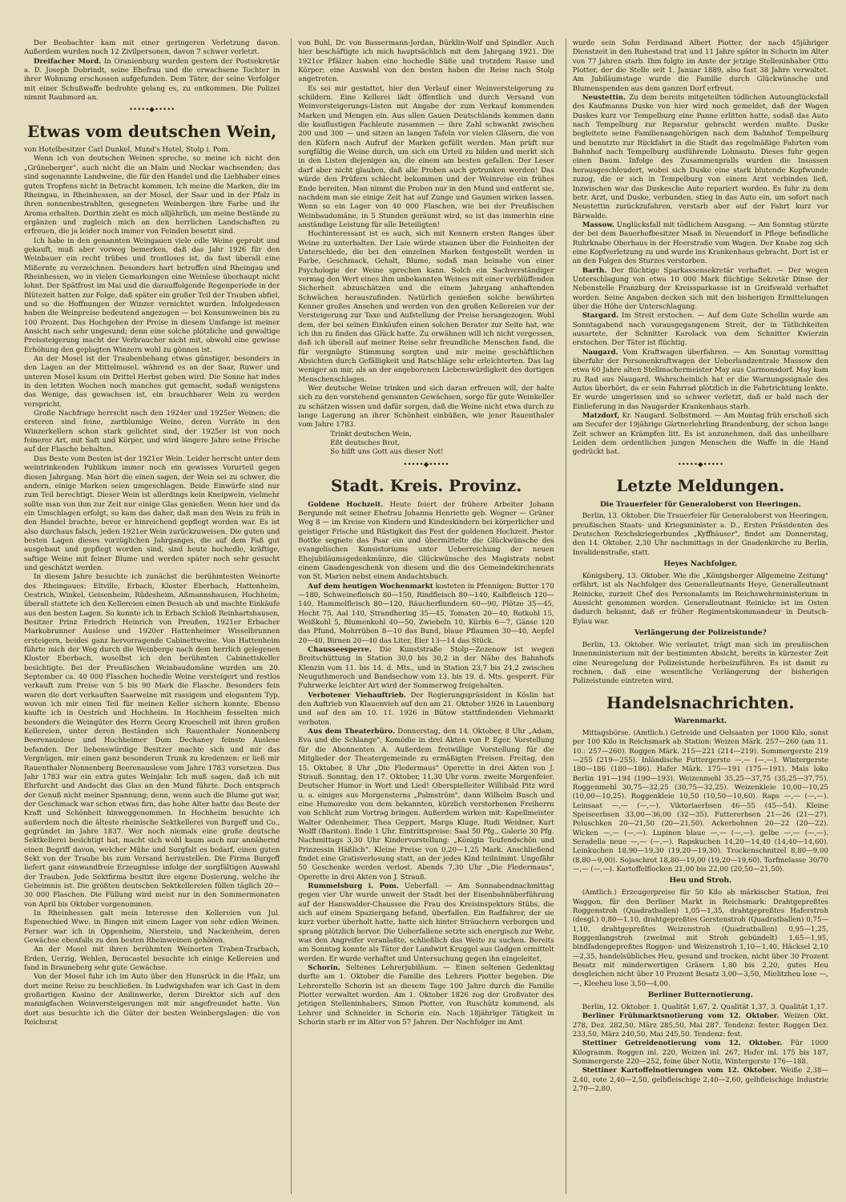Der Beobachter kam mit einer geringeren Verletzung davon. Außerdem wurden noch 12 Zivilpersonen, davon 7 schwer verletzt.
Dreifacher Mord. In Oranienburg wurden gestern der Postsekretär a. D. Joseph Dobrindt, seine Ehefrau und die erwachsene Tochter in ihrer Wohnung erschossen aufgefunden. Dem Täter, der seine Verfolger mit einer Schußwaffe bedrohte gelang es, zu entkommen. Die Polizei nimmt Raubmord an.
•••••◆•••••
Etwas vom deutschen Wein,
von Hotelbesitzer Carl Dunkel, Mund's Hotel, Stolp i. Pom.
Wenn ich von deutschen Weinen spreche, so meine ich nicht den „Grüneberger", auch nicht die an Main und Neckar wachsenden; das sind sogenannte Landweine, die für den Handel und die Liebhaber eines guten Tropfens nicht in Betracht kommen. Ich meine die Marken, die im Rheingau, in Rheinhessen, an der Mosel, der Saar und in der Pfalz in ihren sonnenbestrahlten, gesegneten Weinbergen ihre Farbe und ihr Aroma erhalten. Dorthin zieht es mich alljährlich, um meine Bestände zu ergänzen und zugleich mich an den herrlichen Landschaften zu erfreuen, die ja leider noch immer von Feinden besetzt sind.
Ich habe in den genannten Weingauen viele edle Weine geprobt und gekauft, muß aber vorweg bemerken, daß das Jahr 1926 für den Weinbauer ein recht trübes und trostloses ist, da fast überall eine Mißernte zu verzeichnen. Besonders hart betroffen sind Rheingau und Rheinhessen, wo in vielen Gemarkungen eine Weinlese überhaupt nicht lohnt. Der Spätfrost im Mai und die darauffolgende Regenperiode in der Blütezeit hatten zur Folge, daß später ein großer Teil der Trauben abfiel, und so die Hoffnungen der Winzer vernichtet wurden. Infolgedessen haben die Weinpreise bedeutend angezogen — bei Konsumweinen bis zu 100 Prozent. Das Hochgehen der Preise in diesem Umfange ist meiner Ansicht nach sehr ungesund; denn eine solche plötzliche und gewaltige Preissteigerung macht der Verbraucher nicht mit, obwohl eine gewisse Erhöhung den geplagten Winzern wohl zu gönnen ist.
An der Mosel ist der Traubenbehang etwas günstiger, besonders in den Lagen an der Mittelmosel, während es an der Saar, Ruwer und unteren Mosel kaum ein Drittel Herbst geben wird. Die Sonne hat indes in den letzten Wochen noch manches gut gemacht, sodaß wenigstens das Wenige, das gewachsen ist, ein brauchbarer Wein zu werden verspricht.
Große Nachfrage herrscht nach den 1924er und 1925er Weinen; die ersteren sind feine, zartblumige Weine, deren Vorräte in den Winzerkellern schon stark gelichtet sind, der 1925er ist von noch feinerer Art, mit Saft und Körper, und wird längere Jahre seine Frische auf der Flasche behalten.
Das Beste vom Besten ist der 1921er Wein. Leider herrscht unter dem weintrinkenden Publikum immer noch ein gewisses Vorurteil gegen diesen Jahrgang. Man hört die einen sagen, der Wein sei zu schwer, die andern, einige Marken seien umgeschlagen. Beide Einwürfe sind nur zum Teil berechtigt. Dieser Wein ist allerdings kein Kneipwein, vielmehr sollte man von ihm zur Zeit nur einige Glas genießen. Wenn hier und da ein Umschlagen erfolgt, so kam das daher, daß man den Wein zu früh in den Handel brachte, bevor er hinreichend gepflegt worden war. Es ist also durchaus falsch, jeden 1921er Wein zurückzuweisen. Die guten und besten Lagen dieses vorzüglichen Jahrganges, die auf dem Faß gut ausgebaut und gepflegt worden sind, sind heute hochedle, kräftige, saftige Weine mit feiner Blume und werden später noch sehr gesucht und geschätzt werden.
In diesem Jahre besuchte ich zunächst die berühmtesten Weinorte des Rheingaues: Eltville, Erbach, Kloster Eberbach, Hattenheim, Oestrich, Winkel, Geisenheim, Rüdesheim, Aßmannshausen, Hochheim; überall stattete ich den Kellereien einen Besuch ab und machte Einkäufe aus den besten Lagen. So konnte ich in Erbach Schloß Reinhartshausen, Besitzer Prinz Friedrich Heinrich von Preußen, 1921er Erbacher Markobrunner Auslese und 1920er Hattenheimer Wisselbrunnen ersteigern, beides ganz hervorragende Cabinettweine. Von Hattenheim führte mich der Weg durch die Weinberge nach dem herrlich gelegenen Kloster Eberbach, woselbst ich den berühmten Cabinettskeller besichtigte. Bei der Preußischen Weinbaudomäne wurden am 20. September ca. 40 000 Flaschen hochedle Weine versteigert und restlos verkauft zum Preise von 5 bis 90 Mark die Flasche. Besonders fein waren die dort verkauften Saarweine mit rassigem und elegantem Typ, wovon ich mir einen Teil für meinen Keller sichern konnte. Ebenso kaufte ich in Oestrich und Hochheim. In Hochheim fesselten mich besonders die Weingüter des Herrn Georg Kroeschell mit ihren großen Kellereien, unter deren Beständen sich Rauenthaler Nonnenberg Beerenauslese und Hochheimer Dom Dechaney feinste Auslese befanden. Der liebenswürdige Besitzer machte sich und mir das Vergnügen, mir einen ganz besonderen Trunk zu kredenzen: er ließ mir Rauenthaler Nonnenberg Beerenauslese vom Jahre 1783 vorsetzen. Das Jahr 1783 war ein extra gutes Weinjahr. Ich muß sagen, daß ich mit Ehrfurcht und Andacht das Glas an den Mund führte. Doch entsprach der Genuß nicht meiner Spannung; denn, wenn auch die Blume gut war, der Geschmack war schon etwas firn, das hohe Alter hatte das Beste der Kraft und Schönheit hinweggenommen. In Hochheim besuchte ich außerdem noch die älteste rheinische Sektkellerei von Burgeff und Co., gegründet im Jahre 1837. Wer noch niemals eine große deutsche Sektkellerei besichtigt hat, macht sich wohl kaum auch nur annähernd einen Begriff davon, welcher Mühe und Sorgfalt es bedarf, einen guten Sekt von der Traube bis zum Versand herzustellen. Die Firma Burgeff liefert ganz einwandfreie Erzeugnisse infolge der sorgfältigen Auswahl der Trauben. Jede Sektfirma besitzt ihre eigene Dosierung, welche ihr Geheimnis ist. Die größten deutschen Sektkellereien füllen täglich 20—30 000 Flaschen. Die Füllung wird meist nur in den Sommermonaten von April bis Oktober vorgenommen.
In Rheinhessen galt mein Interesse den Kellereien von Jul. Espenschied Wwe. in Bingen mit einem Lager von sehr edlen Weinen. Ferner war ich in Oppenheim, Nierstein, und Nackenheim, deren Gewächse ebenfalls zu den besten Rheinweinen gehören.
An der Mosel mit ihren berühmten Weinorten Traben-Trarbach, Erden, Uerzig, Wehlen, Berncastel besuchte ich einige Kellereien und fand in Brauneberg sehr gute Gewächse.
Von der Mosel fuhr ich im Auto über den Hunsrück in die Pfalz, um dort meine Reise zu beschließen. In Ludwigshafen war ich Gast in dem großartigen Kasino der Anilinwerke, deren Direktor sich auf den mannigfachen Weinversteigerungen mit mir angefreundet hatte. Von dort aus besuchte ich die Güter der besten Weinbergslagen: die von Reichsrat
von Buhl, Dr. von Bassermann-Jordan, Bürklin-Wolf und Spindler. Auch hier beschäftigte ich mich hauptsächlich mit dem Jahrgang 1921. Die 1921er Pfälzer haben eine hochedle Süße und trotzdem Rasse und Körper; eine Auswahl von den besten haben die Reise nach Stolp angetreten.
Es sei mir gestattet, hier den Verlauf einer Weinversteigerung zu schildern. Eine Kellerei lädt öffentlich und durch Versand von Weinversteigerungs-Listen mit Angabe der zum Verkauf kommenden Marken und Mengen ein. Aus allen Gauen Deutschlands kommen dann die kauflustigen Fachleute zusammen — ihre Zahl schwankt zwischen 200 und 300 — und sitzen an langen Tafeln vor vielen Gläsern, die von den Küfern nach Aufruf der Marken gefüllt werden. Man prüft nur sorgfältig die Weine durch, um sich ein Urteil zu bilden und merkt sich in den Listen diejenigen an, die einem am besten gefallen. Der Leser darf aber nicht glauben, daß alle Proben auch getrunken werden! Das würde den Prüfern schlecht bekommen und der Weinreise ein frühes Ende bereiten. Man nimmt die Proben nur in den Mund und entfernt sie, nachdem man sie einige Zeit hat auf Zunge und Gaumen wirken lassen. Wenn so ein Lager von 40 000 Flaschen, wie bei der Preußischen Weinbaudomäne, in 5 Stunden geräumt wird, so ist das immerhin eine anständige Leistung für alle Beteiligten!
Hochinteressant ist es auch, sich mit Kennern ersten Ranges über Weine zu unterhalten. Der Laie würde staunen über die Feinheiten der Unterschiede, die bei den einzelnen Marken festgestellt werden in Farbe, Geschmack, Gehalt, Blume, sodaß man beinahe von einer Psychologie der Weine sprechen kann. Solch ein Sachverständiger vermag den Wert eines ihm unbekannten Weines mit einer verblüffenden Sicherheit abzuschätzen und die einem Jahrgang anhaftenden Schwächen herauszufinden. Natürlich genießen solche bewährten Kenner großes Ansehen und werden von den großen Kellereien vor der Versteigerung zur Taxe und Aufstellung der Preise herangezogen. Wohl dem, der bei seinen Einkäufen einen solchen Berater zur Seite hat, wie ich ihn zu finden das Glück hatte. Zu erwähnen will ich nicht vergessen, daß ich überall auf meiner Reise sehr freundliche Menschen fand, die für vergnügte Stimmung sorgten und mir meine geschäftlichen Absichten durch Gefälligkeit und Ratschläge sehr erleichterten. Das lag weniger an mir, als an der angeborenen Liebenswürdigkeit des dortigen Menschenschlages.
Wer deutsche Weine trinken und sich daran erfreuen will, der halte sich zu den vorstehend genannten Gewächsen, sorge für gute Weinkeller zu schätzen wissen und dafür sorgen, daß die Weine nicht etwa durch zu lange Lagerung an ihrer Schönheit einbüßen, wie jener Rauenthaler vom Jahre 1783.
Trinkt deutschen Wein,
Eßt deutsches Brot,
So hilft uns Gott aus dieser Not!
•••••◆•••••
Stadt. Kreis. Provinz.
Goldene Hochzeit. Heute feiert der frühere Arbeiter Johann Bergunde mit seiner Ehefrau Johanna Henriette geb. Wegner — Grüner Weg 8 — im Kreise von Kindern und Kindeskindern bei körperlicher und geistiger Frische und Rüstigkeit das Fest der goldenen Hochzeit. Pastor Bottke segnete das Paar ein und übermittelte die Glückwünsche des evangelischen Konsistoriums unter Ueberreichung der neuen Ehejubiläumsgedenkmünze, die Glückwünsche des Magistrats nebst einem Gnadengeschenk von diesem und die des Gemeindekirchenrats von St. Marien nebst einem Andachtsbuch.
Auf dem heutigen Wochenmarkt kosteten in Pfennigen: Butter 170—180, Schweinefleisch 80—150, Rindfleisch 80—140, Kalbfleisch 120—140, Hammelfleisch 80—120, Räucherflundern 60—90, Plötze 35—45, Hecht 75, Aal 140, Strandhering 35—45, Tomaten 20—40, Rotkohl 15, Weißkohl 5, Blumenkohl 40—50, Zwiebeln 10, Kürbis 6—7, Gänse 120 das Pfund, Mohrrüben 8—10 das Bund, blaue Pflaumen 30—40, Aepfel 20—40, Birnen 20—40 das Liter, Eier 13—14 das Stück.
Chausseesperre. Die Kunststraße Stolp—Zezenow ist wegen Breitschüttung in Station 30,0 bis 30,2 in der Nähe des Bahnhofs Klenzin vom 11. bis 14. d. Mts., und in Station 23,7 bis 24,2 zwischen Neuguthmeroch und Bandsechow vom 13. bis 19. d. Mts. gesperrt. Für Fuhrwerke leichter Art wird der Sommerweg freigehalten.
Verbotener Viehauftrieb. Der Regierungspräsident in Köslin hat den Auftrieb von Klauenvieh auf den am 21. Oktober 1926 in Lauenburg und auf den am 10. 11. 1926 in Bütow stattfindenden Viehmarkt verboten.
Aus dem Theaterbüro. Donnerstag, den 14. Oktober, 8 Uhr „Adam, Eva und die Schlange", Komödie in drei Akten von P. Eger. Vorstellung für die Abonnenten A. Außerdem freiwillige Vorstellung für die Mitglieder der Theatergemeinde zu ermäßigten Preisen. Freitag, den 15. Oktober, 8 Uhr „Die Fledermaus" Operette in drei Akten von J. Strauß. Sonntag, den 17. Oktober, 11,30 Uhr vorm. zweite Morgenfeier. Deutscher Humor in Wort und Lied! Oberspielleiter Willibald Pitz wird u. a. einiges aus Morgensterns „Palmström", dann Wilhelm Busch und eine Humoreske von dem bekannten, kürzlich verstorbenen Freiherrn von Schlicht zum Vortrag bringen. Außerdem wirken mit: Kapellmeister Walter Odenheimer, Thea Geppert, Marga Kluge, Rudi Weidner, Kurt Wolff (Bariton). Ende 1 Uhr. Eintrittspreise: Saal 50 Pfg., Galerie 30 Pfg. Nachmittags 3,30 Uhr Kindervorstellung: „Königin Teufendschön und Prinzessin Häßlich". Kleine Preise von 0,20—1,25 Mark. Anschließend findet eine Gratisverlosung statt, an der jedes Kind teilnimmt. Ungefähr 50 Geschenke werden verlost. Abends 7,30 Uhr „Die Fledermaus", Operette in drei Akten von J. Strauß.
Rummelsburg i. Pom. Ueberfall. — Am Sonnabendnachmittag gegen vier Uhr wurde unweit der Stadt bei der Eisenbahnüberführung auf der Hanswalder-Chaussee die Frau des Kreisinspektors Stübs, die sich auf einem Spaziergang befand, überfallen. Ein Radfahrer, der sie kurz vorher überholt hatte, hatte sich hinter Sträuchern verborgen und sprang plötzlich hervor. Die Ueberfallene setzte sich energisch zur Wehr, was den Angreifer veranlaßte, schließlich das Weite zu suchen. Bereits am Sonntag konnte als Täter der Landwirt Kruggel aus Gadgen ermittelt werden. Er wurde verhaftet und Untersuchung gegen ihn eingeleitet.
Schorin. Seltenes Lehrerjubiläum. — Einen seltenen Gedenktag durfte am 1. Oktober die Familie des Lehrers Piotter begehen. Die Lehrerstelle Schorin ist an diesem Tage 100 Jahre durch die Familie Piotter verwaltet worden. Am 1. Oktober 1826 zog der Großvater des jetzigen Stelleninhabers, Simon Piotter, von Ruschütz kommend, als Lehrer und Schneider in Schorin ein. Nach 18jähriger Tätigkeit in Schorin starb er im Alter von 57 Jahren. Der Nachfolger im Amt
wurde sein Sohn Ferdinand Albert Piotter, der nach 45jähriger Dienstzeit in den Ruhestand trat und 11 Jahre später in Schorin im Alter von 77 Jahren starb. Ihm folgte im Amte der jetzige Stelleninhaber Otto Piotter, der die Stelle seit 1. Januar 1889, also fast 38 Jahre verwaltet. Am Jubiläumstage wurde die Familie durch Glückwünsche und Blumenspenden aus dem ganzen Dorf erfreut.
Neustettin. Zu dem bereits mitgeteilten tödlichen Autounglücksfall des Kaufmanns Duske von hier wird noch gemeldet, daß der Wagen Duskes kurz vor Tempelburg eine Panne erlitten hatte, sodaß das Auto nach Tempelburg zur Reparatur gebracht werden mußte. Duske begleitete seine Familienangehörigen nach dem Bahnhof Tempelburg und benutzte zur Rückfahrt in die Stadt das regelmäßige Fahrten vom Bahnhof nach Tempelburg ausführende Lohnauto. Dieses fuhr gegen einen Baum. Infolge des Zusammenpralls wurden die Insassen herausgeschleudert, wobei sich Duske eine stark blutende Kopfwunde zuzog, die er sich in Tempelburg von einem Arzt verbinden ließ. Inzwischen war das Duskesche Auto repariert worden. Es fuhr zu dem betr. Arzt, und Duske, verbunden, stieg in das Auto ein, um sofort nach Neustettin zurückzufahren, verstarb aber auf der Fahrt kurz vor Bärwalde.
Massow. Unglücksfall mit tödlichem Ausgang. — Am Sonntag stürzte der bei dem Bauerhofbesitzer Maaß in Neuendorf in Pflege befindliche Ruhrknabe Oberhaus in der Heerstraße vom Wagen. Der Knabe zog sich eine Kopfverletzung zu und wurde ins Krankenhaus gebracht. Dort ist er an den Folgen des Sturzes verstorben.
Barth. Der flüchtige Sparkassensekretär verhaftet. — Der wegen Unterschlagung von etwa 10 000 Mark flüchtige Sekretär Dinse der Nebenstelle Franzburg der Kreissparkasse ist in Greifswald verhaftet worden. Seine Angaben decken sich mit den bisherigen Ermittelungen über die Höhe der Unterschlagung.
Stargard. Im Streit erstochen. — Auf dem Gute Schellin wurde am Sonntagabend nach vorausgegangenem Streit, der in Tätlichkeiten ausartete, der Schnitter Karolack von dem Schnitter Kwierzin erstochen. Der Täter ist flüchtig.
Naugard. Vom Kraftwagen überfahren. — Am Sonntag vormittag überfuhr der Personenkraftwagen der Ueberlandzentrale Massow den etwa 60 Jahre alten Stellmachermeister May aus Carmonsdorf. May kam zu Rad aus Naugard. Wahrscheinlich hat er die Warnungssignale des Autos überhört, da er sein Fahrrad plötzlich in die Fahrtrichtung lenkte. Er wurde umgerissen und so schwer verletzt, daß er bald nach der Einlieferung in das Naugarder Krankenhaus starb.
Matzdorf, Kr. Naugard. Selbstmord. — Am Montag früh erschoß sich am Secufer der 19jährige Gärtnerlehrling Brandenburg, der schon lange Zeit schwer an Krämpfen litt. Es ist anzunehmen, daß das unheilbare Leiden dem ordentlichen jungen Menschen die Waffe in die Hand gedrückt hat.
•••••◆•••••
Letzte Meldungen.
Die Trauerfeier für Generaloberst von Heeringen.
Berlin, 13. Oktober. Die Trauerfeier für Generaloberst von Heeringen, preußischen Staats- und Kriegsminister a. D., Ersten Präsidenten des Deutschen Reichskriegerbundes „Kyffhäuser", findet am Donnerstag, den 14. Oktober, 2,30 Uhr nachmittags in der Gnadenkirche zu Berlin, Invalidenstraße, statt.
Heyes Nachfolger.
Königsberg, 13. Oktober. Wie die „Königsberger Allgemeine Zeitung" erfährt, ist als Nachfolger des Generalleutnants Heye, Generalleutnant Reinicke, zurzeit Chef des Personalamts im Reichswehrministerium in Aussicht genommen worden. Generalleutnant Reinicke ist im Osten dadurch bekannt, daß er früher Regimentskommandeur in Deutsch-Eylau war.
Verlängerung der Polizeistunde?
Berlin, 13. Oktober. Wie verlautet, trägt man sich im preußischen Innenministerium mit der bestimmten Absicht, bereits in kürzester Zeit eine Neuregelung der Polizeistunde herbeizuführen. Es ist damit zu rechnen, daß eine wesentliche Verlängerung der bisherigen Polizeistunde eintreten wird.
Handelsnachrichten.
Warenmarkt.
Mittagsbörse. (Amtlich.) Getreide und Oelsaaten per 1000 Kilo, sonst per 100 Kilo in Reichsmark ab Station: Weizen Märk. 257—260 (am 11. 10.: 257—260). Roggen Märk. 215—221 (214—219). Sommergerste 219—255 (219—255). Inländische Futtergerste —,— (—,—). Wintergerste 180—186 (180—186). Hafer Märk. 175—191 (175—191). Mais loko Berlin 191—194 (190—193). Weizenmehl 35,25—37,75 (35,25—37,75). Roggenmehl 30,75—32,25 (30,75—32,25). Weizenkleie 10,00—10,25 (10,00—10,25). Roggenkleie 10,50 (10,50—10,60). Raps —,— (—,—). Leinsaat —,— (—,—). Viktoriaerbsen 46—55 (45—54). Kleine Speiseerbsen 33,00—36,00 (32—35). Futtererbsen 21—26 (21—27). Peluschken 20—21,50 (20—21,50). Ackerbohnen 20—22 (20—22). Wicken —,— (—,—). Lupinen blaue —,— (—,—). gelbe —,— (—,—). Seradella neue —,— (—,—). Rapskuchen 14,20—14,40 (14,40—14,60). Leinkuchen 18,90—19,30 (19,20—19,30). Trockenschnitzel 8,80—9,00 (8,80—9,00). Sojaschrot 18,80—19,00 (19,20—19,60). Torfmelasse 30/70 —,— (—,—). Kartoffelflocken 21,00 bis 22,00 (20,50—21,50).
Heu und Stroh.
(Amtlich.) Erzeugerpreise für 50 Kilo ab märkischer Station, frei Waggon, für den Berliner Markt in Reichsmark: Drahtgepreßtes Roggenstroh (Quadratballen) 1,05—1,35, drahtgepreßtes Haferstroh (desgl.) 0,80—1,10, drahtgepreßtes Gerstenstroh (Quadratballen) 0,75—1,10, drahtgepreßtes Weizenstroh (Quadratballen) 0,95—1,25, Roggenlangstroh (zweimal mit Stroh gebündelt) 1,65—1,95, bindfadengepreßtes Roggen- und Weizenstroh 1,10—1,40, Häcksel 2,10—2,35, handelsübliches Heu, gesund und trocken, nicht über 30 Prozent Besatz mit minderwertigen Gräsern 1,80 bis 2,20, gutes Heu desgleichen nicht über 10 Prozent Besatz 3,00—3,50, Mielitzheu lose —,—, Kleeheu lose 3,50—4,00.
Berliner Butternotierung.
Berlin, 12. Oktober. 1. Qualität 1,67, 2. Qualität 1,37, 3. Qualität 1,17.
Berliner Frühmarktsnotierung vom 12. Oktober. Weizen Okt. 278, Dez. 282,50, März 285,50, Mai 287. Tendenz: fester. Roggen Dez. 233,50, März 240,50, Mai 245,50. Tendenz: fest.
Stettiner Getreidenotierung vom 12. Oktober. Für 1000 Kilogramm. Roggen inl. 220, Weizen inl. 267, Hafer inl. 175 bis 187, Sommergerste 220—252, feine über Notiz, Wintergerste 176—188.
Stettiner Kartoffelnotierungen vom 12. Oktober. Weiße 2,38—2,40, rote 2,40—2,50, gelbfleischige 2,40—2,60, gelbfleischige Industrie 2,70—2,80.